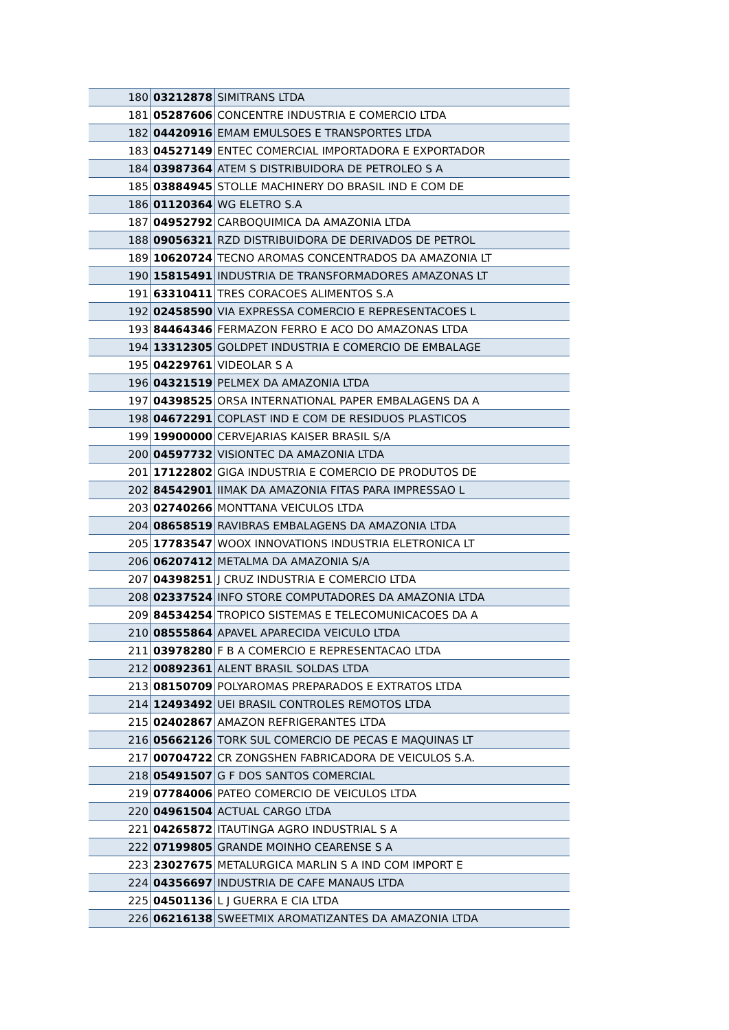| 180 | 03212878 | SIMITRANS LTDA |
| 181 | 05287606 | CONCENTRE INDUSTRIA E COMERCIO LTDA |
| 182 | 04420916 | EMAM EMULSOES E TRANSPORTES LTDA |
| 183 | 04527149 | ENTEC COMERCIAL IMPORTADORA E EXPORTADOR |
| 184 | 03987364 | ATEM S DISTRIBUIDORA DE PETROLEO S A |
| 185 | 03884945 | STOLLE MACHINERY DO BRASIL IND E COM DE |
| 186 | 01120364 | WG ELETRO S.A |
| 187 | 04952792 | CARBOQUIMICA DA AMAZONIA LTDA |
| 188 | 09056321 | RZD DISTRIBUIDORA DE DERIVADOS DE PETROL |
| 189 | 10620724 | TECNO AROMAS CONCENTRADOS DA AMAZONIA LT |
| 190 | 15815491 | INDUSTRIA DE TRANSFORMADORES AMAZONAS LT |
| 191 | 63310411 | TRES CORACOES ALIMENTOS S.A |
| 192 | 02458590 | VIA EXPRESSA COMERCIO E REPRESENTACOES L |
| 193 | 84464346 | FERMAZON FERRO E ACO DO AMAZONAS LTDA |
| 194 | 13312305 | GOLDPET INDUSTRIA E COMERCIO DE EMBALAGE |
| 195 | 04229761 | VIDEOLAR S A |
| 196 | 04321519 | PELMEX DA AMAZONIA LTDA |
| 197 | 04398525 | ORSA INTERNATIONAL PAPER EMBALAGENS DA A |
| 198 | 04672291 | COPLAST IND E COM DE RESIDUOS PLASTICOS |
| 199 | 19900000 | CERVEJARIAS KAISER BRASIL S/A |
| 200 | 04597732 | VISIONTEC DA AMAZONIA LTDA |
| 201 | 17122802 | GIGA INDUSTRIA E COMERCIO DE PRODUTOS DE |
| 202 | 84542901 | IIMAK DA AMAZONIA FITAS PARA IMPRESSAO L |
| 203 | 02740266 | MONTTANA VEICULOS LTDA |
| 204 | 08658519 | RAVIBRAS EMBALAGENS DA AMAZONIA LTDA |
| 205 | 17783547 | WOOX INNOVATIONS INDUSTRIA ELETRONICA LT |
| 206 | 06207412 | METALMA DA AMAZONIA S/A |
| 207 | 04398251 | J CRUZ INDUSTRIA E COMERCIO LTDA |
| 208 | 02337524 | INFO STORE COMPUTADORES DA AMAZONIA LTDA |
| 209 | 84534254 | TROPICO SISTEMAS E TELECOMUNICACOES DA A |
| 210 | 08555864 | APAVEL APARECIDA VEICULO LTDA |
| 211 | 03978280 | F B A COMERCIO E REPRESENTACAO LTDA |
| 212 | 00892361 | ALENT BRASIL SOLDAS LTDA |
| 213 | 08150709 | POLYAROMAS PREPARADOS E EXTRATOS LTDA |
| 214 | 12493492 | UEI BRASIL CONTROLES REMOTOS LTDA |
| 215 | 02402867 | AMAZON REFRIGERANTES LTDA |
| 216 | 05662126 | TORK SUL COMERCIO DE PECAS E MAQUINAS LT |
| 217 | 00704722 | CR ZONGSHEN FABRICADORA DE VEICULOS S.A. |
| 218 | 05491507 | G F DOS SANTOS COMERCIAL |
| 219 | 07784006 | PATEO COMERCIO DE VEICULOS LTDA |
| 220 | 04961504 | ACTUAL CARGO LTDA |
| 221 | 04265872 | ITAUTINGA AGRO INDUSTRIAL S A |
| 222 | 07199805 | GRANDE MOINHO CEARENSE S A |
| 223 | 23027675 | METALURGICA MARLIN S A IND COM IMPORT E |
| 224 | 04356697 | INDUSTRIA DE CAFE MANAUS LTDA |
| 225 | 04501136 | L J GUERRA E CIA LTDA |
| 226 | 06216138 | SWEETMIX AROMATIZANTES DA AMAZONIA LTDA |